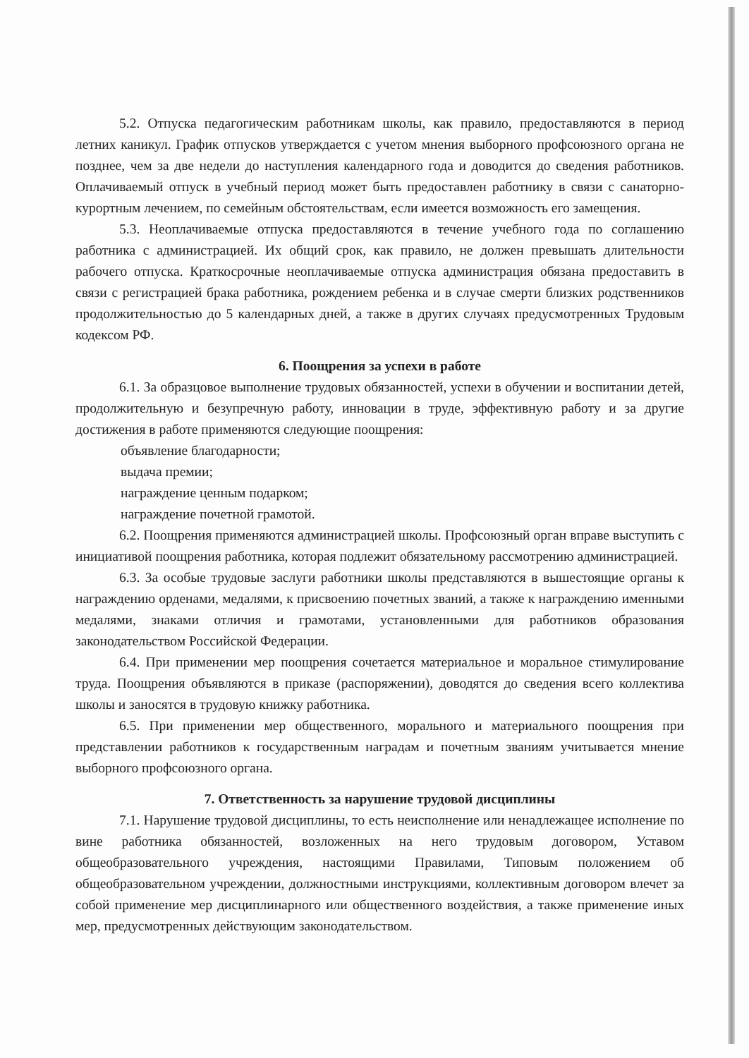5.2. Отпуска педагогическим работникам школы, как правило, предоставляются в период летних каникул. График отпусков утверждается с учетом мнения выборного профсоюзного органа не позднее, чем за две недели до наступления календарного года и доводится до сведения работников. Оплачиваемый отпуск в учебный период может быть предоставлен работнику в связи с санаторно-курортным лечением, по семейным обстоятельствам, если имеется возможность его замещения.
5.3. Неоплачиваемые отпуска предоставляются в течение учебного года по соглашению работника с администрацией. Их общий срок, как правило, не должен превышать длительности рабочего отпуска. Краткосрочные неоплачиваемые отпуска администрация обязана предоставить в связи с регистрацией брака работника, рождением ребенка и в случае смерти близких родственников продолжительностью до 5 календарных дней, а также в других случаях предусмотренных Трудовым кодексом РФ.
6. Поощрения за успехи в работе
6.1. За образцовое выполнение трудовых обязанностей, успехи в обучении и воспитании детей, продолжительную и безупречную работу, инновации в труде, эффективную работу и за другие достижения в работе применяются следующие поощрения:
объявление благодарности;
выдача премии;
награждение ценным подарком;
награждение почетной грамотой.
6.2. Поощрения применяются администрацией школы. Профсоюзный орган вправе выступить с инициативой поощрения работника, которая подлежит обязательному рассмотрению администрацией.
6.3. За особые трудовые заслуги работники школы представляются в вышестоящие органы к награждению орденами, медалями, к присвоению почетных званий, а также к награждению именными медалями, знаками отличия и грамотами, установленными для работников образования законодательством Российской Федерации.
6.4. При применении мер поощрения сочетается материальное и моральное стимулирование труда. Поощрения объявляются в приказе (распоряжении), доводятся до сведения всего коллектива школы и заносятся в трудовую книжку работника.
6.5. При применении мер общественного, морального и материального поощрения при представлении работников к государственным наградам и почетным званиям учитывается мнение выборного профсоюзного органа.
7. Ответственность за нарушение трудовой дисциплины
7.1. Нарушение трудовой дисциплины, то есть неисполнение или ненадлежащее исполнение по вине работника обязанностей, возложенных на него трудовым договором, Уставом общеобразовательного учреждения, настоящими Правилами, Типовым положением об общеобразовательном учреждении, должностными инструкциями, коллективным договором влечет за собой применение мер дисциплинарного или общественного воздействия, а также применение иных мер, предусмотренных действующим законодательством.